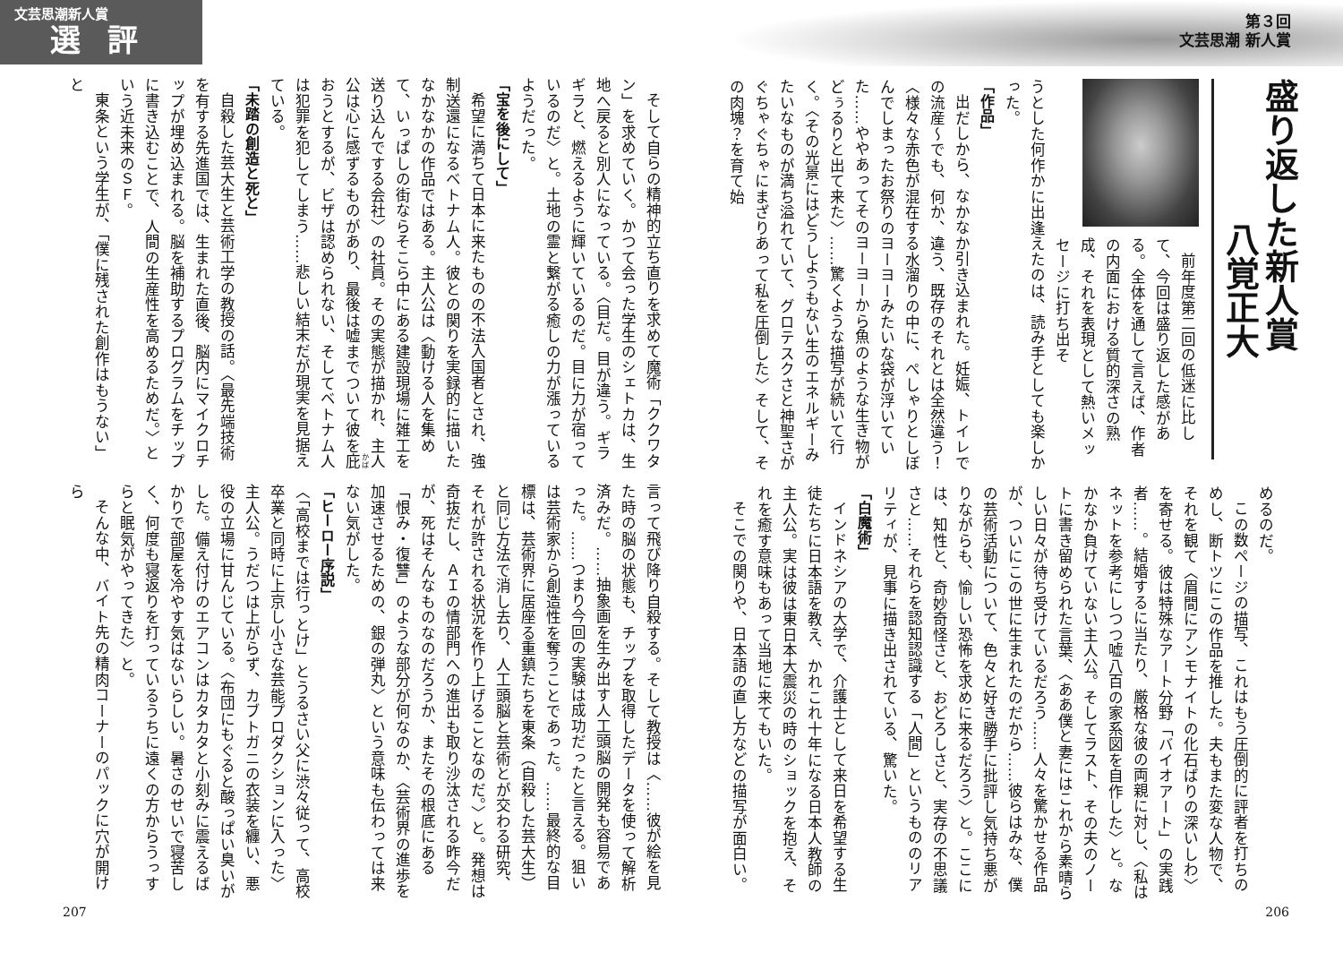第３回
文芸思潮 新人賞
盛り返した新人賞
八覚正大
前年度第二回の低迷に比して、今回は盛り返した感がある。全体を通して言えば、作者の内面における質的深さの熟成、それを表現として熱いメッセージに打ち出そ
うとした何作かに出逢えたのは、読み手としても楽しかった。
「作品」
出だしから、なかなか引き込まれた。妊娠、トイレでの流産～でも、何か、違う、既存のそれとは全然違う！〈様々な赤色が混在する水溜りの中に、ぺしゃりとしぼんでしまったお祭りのヨーヨーみたいな袋が浮いていた……ややあってそのヨーヨーから魚のような生き物がどぅるりと出て来た〉……驚くような描写が続いて行く。〈その光景にはどうしようもない生のエネルギーみたいなものが満ち溢れていて、グロテスクさと神聖さがぐちゃぐちゃにまざりあって私を圧倒した〉そして、その肉塊？を育て始
めるのだ。
この数ページの描写、これはもう圧倒的に評者を打ちのめし、断トツにこの作品を推した。夫もまた変な人物で、それを観て〈眉間にアンモナイトの化石ばりの深いしわ〉を寄せる。彼は特殊なアート分野「バイオアート」の実践者……。結婚するに当たり、厳格な彼の両親に対し、〈私はネットを参考にしつつ嘘八百の家系図を自作した〉と。なかなか負けていない主人公。そしてラスト、その夫のノートに書き留められた言葉、〈ああ僕と妻にはこれから素晴らしい日々が待ち受けているだろう……人々を驚かせる作品が、ついにこの世に生まれたのだから……彼らはみな、僕の芸術活動について、色々と好き勝手に批評し気持ち悪がりながらも、愉しい恐怖を求めに来るだろう〉と。ここには、知性と、奇妙奇怪さと、おどろしさと、実存の不思議さと……それらを認知認識する「人間」というもののリアリティが、見事に描き出されている、驚いた。
「白魔術」
インドネシアの大学で、介護士として来日を希望する生徒たちに日本語を教え、かれこれ十年になる日本人教師の主人公。実は彼は東日本大震災の時のショックを抱え、それを癒す意味もあって当地に来てもいた。
そこでの関りや、日本語の直し方などの描写が面白い。
206
文芸思潮新人賞
選評
そして自らの精神的立ち直りを求めて魔術「ククワタン」を求めていく。かつて会った学生のシェトカは、生地へ戻ると別人になっている。〈目だ。目が違う。ギラギラと、燃えるように輝いているのだ。目に力が宿っているのだ〉と。土地の霊と繋がる癒しの力が漲っているようだった。
「宝を後にして」
希望に満ちて日本に来たものの不法入国者とされ、強制送還になるベトナム人。彼との関りを実録的に描いたなかなかの作品ではある。主人公は〈動ける人を集めて、いっぱしの街ならそこら中にある建設現場に雑工を送り込んでする会社〉の社員。その実態が描かれ、主人公は心に感ずるものがあり、最後は嘘までついて彼を庇おうとするが、ビザは認められない、そしてベトナム人は犯罪を犯してしまう……悲しい結末だが現実を見据えている。
「未踏の創造と死と」
自殺した芸大生と芸術工学の教授の話。〈最先端技術を有する先進国では、生まれた直後、脳内にマイクロチップが埋め込まれる。脳を補助するプログラムをチップに書き込むことで、人間の生産性を高めるためだ。〉という近未来のＳＦ。
東条という学生が、「僕に残された創作はもうない」と
言って飛び降り自殺する。そして教授は〈……彼が絵を見た時の脳の状態も、チップを取得したデータを使って解析済みだ。……抽象画を生み出す人工頭脳の開発も容易であった。……つまり今回の実験は成功だったと言える。狙いは芸術家から創造性を奪うことであった。……最終的な目標は、芸術界に居座る重鎮たちを東条（自殺した芸大生）と同じ方法で消し去り、人工頭脳と芸術とが交わる研究、それが許される状況を作り上げることなのだ。〉と。発想は奇抜だし、ＡＩの情部門への進出も取り沙汰される昨今だが、死はそんなものなのだろうか、またその根底にある「恨み・復讐」のような部分が何なのか、〈芸術界の進歩を加速させるための、銀の弾丸〉という意味も伝わっては来ない気がした。
「ヒーロー序説」
〈「高校までは行っとけ」とうるさい父に渋々従って、高校卒業と同時に上京し小さな芸能プロダクションに入った〉主人公。うだつは上がらず、カブトガニの衣装を纏い、悪役の立場に甘んじている。〈布団にもぐると酸っぱい臭いがした。備え付けのエアコンはカタカタと小刻みに震えるばかりで部屋を冷やす気はないらしい。暑さのせいで寝苦しく、何度も寝返りを打っているうちに遠くの方からうっすらと眠気がやってきた〉と。
そんな中、バイト先の精肉コーナーのパックに穴が開けら
207